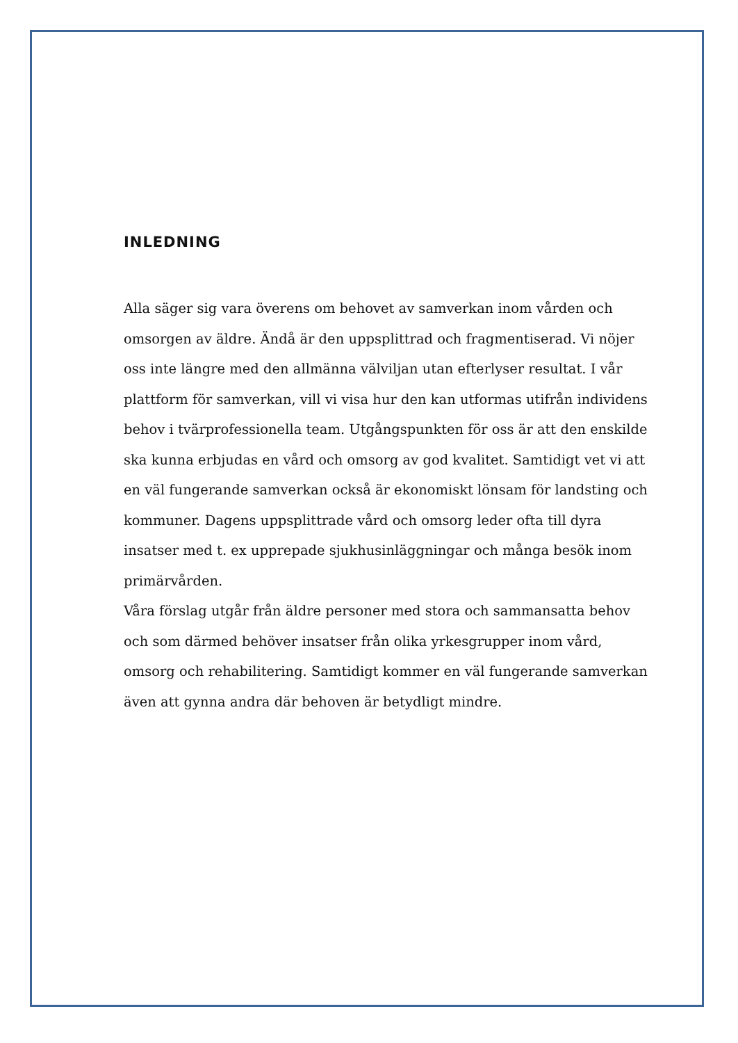INLEDNING
Alla säger sig vara överens om behovet av samverkan inom vården och omsorgen av äldre. Ändå är den uppsplittrad och fragmentiserad. Vi nöjer oss inte längre med den allmänna välviljan utan efterlyser resultat. I vår plattform för samverkan, vill vi visa hur den kan utformas utifrån individens behov i tvärprofessionella team. Utgångspunkten för oss är att den enskilde ska kunna erbjudas en vård och omsorg av god kvalitet. Samtidigt vet vi att en väl fungerande samverkan också är ekonomiskt lönsam för landsting och kommuner. Dagens uppsplittrade vård och omsorg leder ofta till dyra insatser med t. ex upprepade sjukhusinläggningar och många besök inom primärvården.
Våra förslag utgår från äldre personer med stora och sammansatta behov och som därmed behöver insatser från olika yrkesgrupper inom vård, omsorg och rehabilitering. Samtidigt kommer en väl fungerande samverkan även att gynna andra där behoven är betydligt mindre.